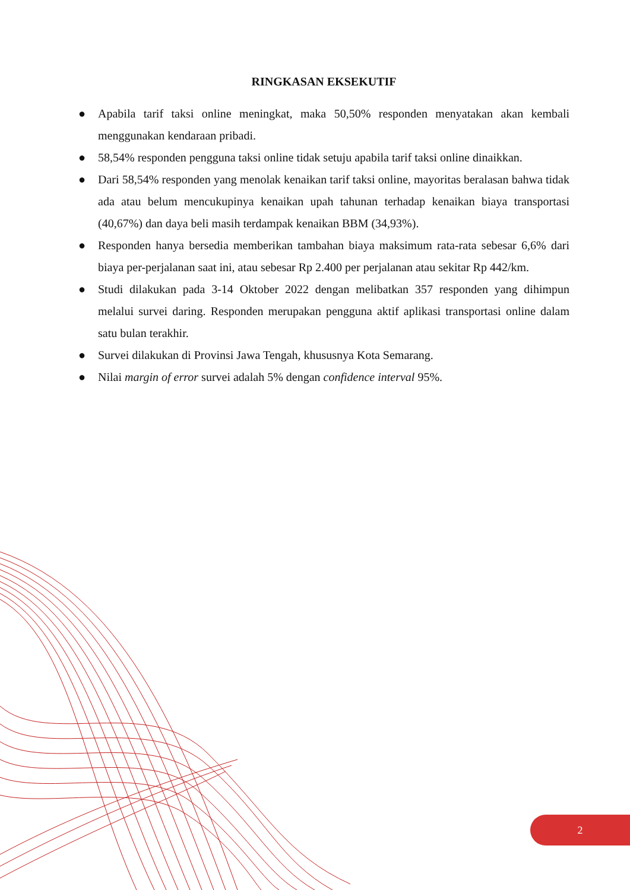RINGKASAN EKSEKUTIF
● Apabila tarif taksi online meningkat, maka 50,50% responden menyatakan akan kembali menggunakan kendaraan pribadi.
● 58,54% responden pengguna taksi online tidak setuju apabila tarif taksi online dinaikkan.
● Dari 58,54% responden yang menolak kenaikan tarif taksi online, mayoritas beralasan bahwa tidak ada atau belum mencukupinya kenaikan upah tahunan terhadap kenaikan biaya transportasi (40,67%) dan daya beli masih terdampak kenaikan BBM (34,93%).
● Responden hanya bersedia memberikan tambahan biaya maksimum rata-rata sebesar 6,6% dari biaya per-perjalanan saat ini, atau sebesar Rp 2.400 per perjalanan atau sekitar Rp 442/km.
● Studi dilakukan pada 3-14 Oktober 2022 dengan melibatkan 357 responden yang dihimpun melalui survei daring. Responden merupakan pengguna aktif aplikasi transportasi online dalam satu bulan terakhir.
● Survei dilakukan di Provinsi Jawa Tengah, khususnya Kota Semarang.
● Nilai margin of error survei adalah 5% dengan confidence interval 95%.
2